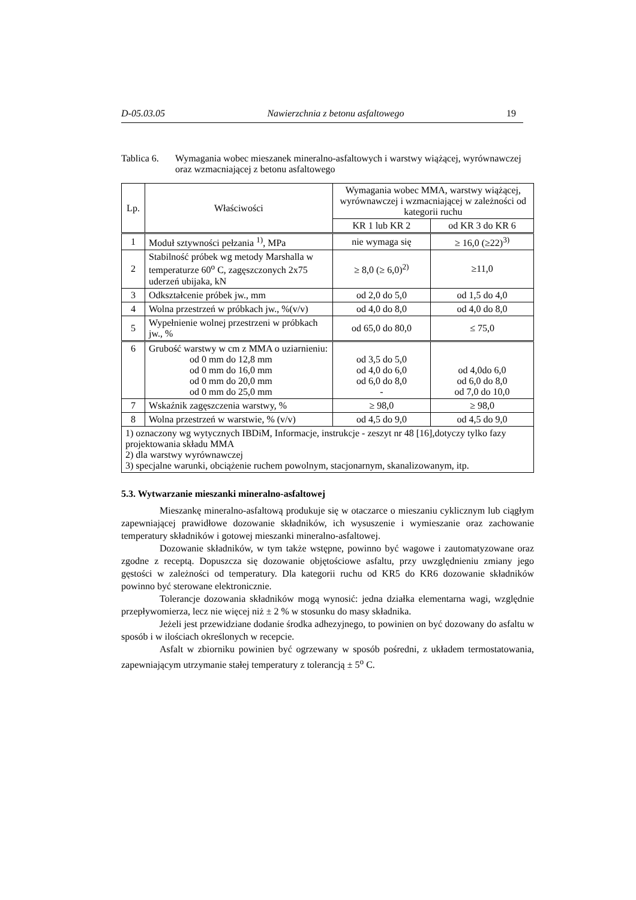D-05.03.05 Nawierzchnia z betonu asfaltowego 19
Tablica 6. Wymagania wobec mieszanek mineralno-asfaltowych i warstwy wiążącej, wyrównawczej oraz wzmacniającej z betonu asfaltowego
| Lp. | Właściwości | Wymagania wobec MMA, warstwy wiążącej, wyrównawczej i wzmacniającej w zależności od kategorii ruchu | |
| --- | --- | --- | --- |
| | | KR 1 lub KR 2 | od KR 3 do KR 6 |
| 1 | Moduł sztywności pełzania <sup>1)</sup>, MPa | nie wymaga się | ≥ 16,0 (≥22)<sup>3)</sup> |
| 2 | Stabilność próbek wg metody Marshalla w temperaturze 60<sup>o</sup> C, zagęszczonych 2x75 uderzeń ubijaka, kN | ≥ 8,0 (≥ 6,0)<sup>2)</sup> | ≥11,0 |
| 3 | Odkształcenie próbek jw., mm | od 2,0 do 5,0 | od 1,5 do 4,0 |
| 4 | Wolna przestrzeń w próbkach jw., %(v/v) | od 4,0 do 8,0 | od 4,0 do 8,0 |
| 5 | Wypełnienie wolnej przestrzeni w próbkach jw., % | od 65,0 do 80,0 | ≤ 75,0 |
| 6 | Grubość warstwy w cm z MMA o uziarnieniu: od 0 mm do 12,8 mm od 0 mm do 16,0 mm od 0 mm do 20,0 mm od 0 mm do 25,0 mm | od 3,5 do 5,0 od 4,0 do 6,0 od 6,0 do 8,0 - | od 4,0do 6,0 od 6,0 do 8,0 od 7,0 do 10,0 |
| 7 | Wskaźnik zagęszczenia warstwy, % | ≥ 98,0 | ≥ 98,0 |
| 8 | Wolna przestrzeń w warstwie, % (v/v) | od 4,5 do 9,0 | od 4,5 do 9,0 |
| 1) oznaczony wg wytycznych IBDiM, Informacje, instrukcje - zeszyt nr 48 [16],dotyczy tylko fazy projektowania składu MMA 2) dla warstwy wyrównawczej 3) specjalne warunki, obciążenie ruchem powolnym, stacjonarnym, skanalizowanym, itp. | | | |
5.3. Wytwarzanie mieszanki mineralno-asfaltowej
Mieszankę mineralno-asfaltową produkuje się w otaczarce o mieszaniu cyklicznym lub ciągłym zapewniającej prawidłowe dozowanie składników, ich wysuszenie i wymieszanie oraz zachowanie temperatury składników i gotowej mieszanki mineralno-asfaltowej.
Dozowanie składników, w tym także wstępne, powinno być wagowe i zautomatyzowane oraz zgodne z receptą. Dopuszcza się dozowanie objętościowe asfaltu, przy uwzględnieniu zmiany jego gęstości w zależności od temperatury. Dla kategorii ruchu od KR5 do KR6 dozowanie składników powinno być sterowane elektronicznie.
Tolerancje dozowania składników mogą wynosić: jedna działka elementarna wagi, względnie przepływomierza, lecz nie więcej niż ± 2 % w stosunku do masy składnika.
Jeżeli jest przewidziane dodanie środka adhezyjnego, to powinien on być dozowany do asfaltu w sposób i w ilościach określonych w recepcie.
Asfalt w zbiorniku powinien być ogrzewany w sposób pośredni, z układem termostatowania, zapewniającym utrzymanie stałej temperatury z tolerancją ± 5<sup>o</sup> C.